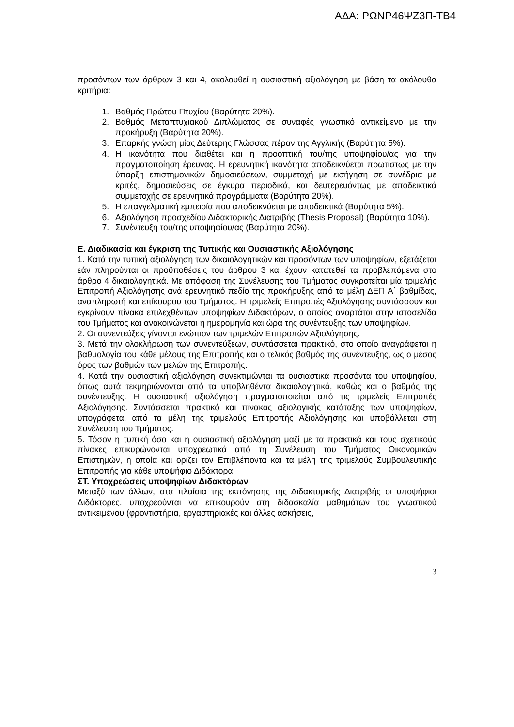ΑΔΑ: ΡΩΝΡ46ΨΖ3Π-ΤΒ4
προσόντων των άρθρων 3 και 4, ακολουθεί η ουσιαστική αξιολόγηση με βάση τα ακόλουθα κριτήρια:
1. Βαθμός Πρώτου Πτυχίου (Βαρύτητα 20%).
2. Βαθμός Μεταπτυχιακού Διπλώματος σε συναφές γνωστικό αντικείμενο με την προκήρυξη (Βαρύτητα 20%).
3. Επαρκής γνώση μίας Δεύτερης Γλώσσας πέραν της Αγγλικής (Βαρύτητα 5%).
4. Η ικανότητα που διαθέτει και η προοπτική του/της υποψηφίου/ας για την πραγματοποίηση έρευνας. Η ερευνητική ικανότητα αποδεικνύεται πρωτίστως με την ύπαρξη επιστημονικών δημοσιεύσεων, συμμετοχή με εισήγηση σε συνέδρια με κριτές, δημοσιεύσεις σε έγκυρα περιοδικά, και δευτερευόντως με αποδεικτικά συμμετοχής σε ερευνητικά προγράμματα (Βαρύτητα 20%).
5. Η επαγγελματική εμπειρία που αποδεικνύεται με αποδεικτικά (Βαρύτητα 5%).
6. Αξιολόγηση προσχεδίου Διδακτορικής Διατριβής (Thesis Proposal) (Βαρύτητα 10%).
7. Συνέντευξη του/της υποψηφίου/ας (Βαρύτητα 20%).
Ε. Διαδικασία και έγκριση της Τυπικής και Ουσιαστικής Αξιολόγησης
1. Κατά την τυπική αξιολόγηση των δικαιολογητικών και προσόντων των υποψηφίων, εξετάζεται εάν πληρούνται οι προϋποθέσεις του άρθρου 3 και έχουν κατατεθεί τα προβλεπόμενα στο άρθρο 4 δικαιολογητικά. Με απόφαση της Συνέλευσης του Τμήματος συγκροτείται μία τριμελής Επιτροπή Αξιολόγησης ανά ερευνητικό πεδίο της προκήρυξης από τα μέλη ΔΕΠ Α΄ βαθμίδας, αναπληρωτή και επίκουρου του Τμήματος. Η τριμελείς Επιτροπές Αξιολόγησης συντάσσουν και εγκρίνουν πίνακα επιλεχθέντων υποψηφίων Διδακτόρων, ο οποίος αναρτάται στην ιστοσελίδα του Τμήματος και ανακοινώνεται η ημερομηνία και ώρα της συνέντευξης των υποψηφίων.
2. Οι συνεντεύξεις γίνονται ενώπιον των τριμελών Επιτροπών Αξιολόγησης.
3. Μετά την ολοκλήρωση των συνεντεύξεων, συντάσσεται πρακτικό, στο οποίο αναγράφεται η βαθμολογία του κάθε μέλους της Επιτροπής και ο τελικός βαθμός της συνέντευξης, ως ο μέσος όρος των βαθμών των μελών της Επιτροπής.
4. Κατά την ουσιαστική αξιολόγηση συνεκτιμώνται τα ουσιαστικά προσόντα του υποψηφίου, όπως αυτά τεκμηριώνονται από τα υποβληθέντα δικαιολογητικά, καθώς και ο βαθμός της συνέντευξης. Η ουσιαστική αξιολόγηση πραγματοποιείται από τις τριμελείς Επιτροπές Αξιολόγησης. Συντάσσεται πρακτικό και πίνακας αξιολογικής κατάταξης των υποψηφίων, υπογράφεται από τα μέλη της τριμελούς Επιτροπής Αξιολόγησης και υποβάλλεται στη Συνέλευση του Τμήματος.
5. Τόσον η τυπική όσο και η ουσιαστική αξιολόγηση μαζί με τα πρακτικά και τους σχετικούς πίνακες επικυρώνονται υποχρεωτικά από τη Συνέλευση του Τμήματος Οικονομικών Επιστημών, η οποία και ορίζει τον Επιβλέποντα και τα μέλη της τριμελούς Συμβουλευτικής Επιτροπής για κάθε υποψήφιο Διδάκτορα.
ΣΤ. Υποχρεώσεις υποψηφίων Διδακτόρων
Μεταξύ των άλλων, στα πλαίσια της εκπόνησης της Διδακτορικής Διατριβής οι υποψήφιοι Διδάκτορες, υποχρεούνται να επικουρούν στη διδασκαλία μαθημάτων του γνωστικού αντικειμένου (φροντιστήρια, εργαστηριακές και άλλες ασκήσεις,
3